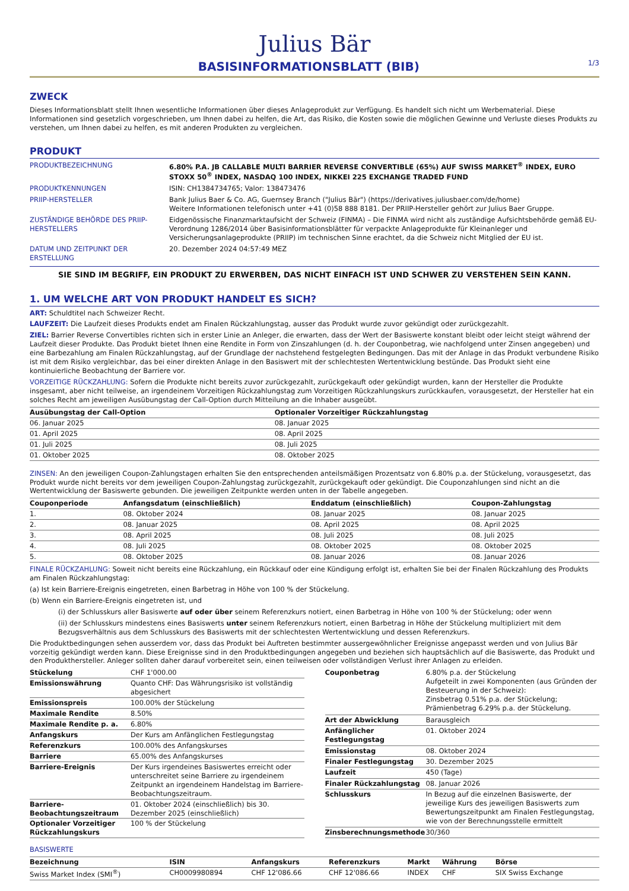Julius Bär
BASISINFORMATIONSBLATT (BIB)
1/3
ZWECK
Dieses Informationsblatt stellt Ihnen wesentliche Informationen über dieses Anlageprodukt zur Verfügung. Es handelt sich nicht um Werbematerial. Diese Informationen sind gesetzlich vorgeschrieben, um Ihnen dabei zu helfen, die Art, das Risiko, die Kosten sowie die möglichen Gewinne und Verluste dieses Produkts zu verstehen, um Ihnen dabei zu helfen, es mit anderen Produkten zu vergleichen.
PRODUKT
| PRODUKTBEZEICHNUNG | 6.80% P.A. JB CALLABLE MULTI BARRIER REVERSE CONVERTIBLE (65%) AUF SWISS MARKET<sup>®</sup> INDEX, EURO STOXX 50<sup>®</sup> INDEX, NASDAQ 100 INDEX, NIKKEI 225 EXCHANGE TRADED FUND |
| PRODUKTKENNUNGEN | ISIN: CH1384734765; Valor: 138473476 |
| PRIIP-HERSTELLER | Bank Julius Baer & Co. AG, Guernsey Branch ("Julius Bär") (https://derivatives.juliusbaer.com/de/home) Weitere Informationen telefonisch unter +41 (0)58 888 8181. Der PRIIP-Hersteller gehört zur Julius Baer Gruppe. |
| ZUSTÄNDIGE BEHÖRDE DES PRIIP-HERSTELLERS | Eidgenössische Finanzmarktaufsicht der Schweiz (FINMA) – Die FINMA wird nicht als zuständige Aufsichtsbehörde gemäß EU-Verordnung 1286/2014 über Basisinformationsblätter für verpackte Anlageprodukte für Kleinanleger und Versicherungsanlageprodukte (PRIIP) im technischen Sinne erachtet, da die Schweiz nicht Mitglied der EU ist. |
| DATUM UND ZEITPUNKT DER ERSTELLUNG | 20. Dezember 2024 04:57:49 MEZ |
SIE SIND IM BEGRIFF, EIN PRODUKT ZU ERWERBEN, DAS NICHT EINFACH IST UND SCHWER ZU VERSTEHEN SEIN KANN.
1. UM WELCHE ART VON PRODUKT HANDELT ES SICH?
ART: Schuldtitel nach Schweizer Recht.
LAUFZEIT: Die Laufzeit dieses Produkts endet am Finalen Rückzahlungstag, ausser das Produkt wurde zuvor gekündigt oder zurückgezahlt.
ZIEL: Barrier Reverse Convertibles richten sich in erster Linie an Anleger, die erwarten, dass der Wert der Basiswerte konstant bleibt oder leicht steigt während der Laufzeit dieser Produkte. Das Produkt bietet Ihnen eine Rendite in Form von Zinszahlungen (d. h. der Couponbetrag, wie nachfolgend unter Zinsen angegeben) und eine Barbezahlung am Finalen Rückzahlungstag, auf der Grundlage der nachstehend festgelegten Bedingungen. Das mit der Anlage in das Produkt verbundene Risiko ist mit dem Risiko vergleichbar, das bei einer direkten Anlage in den Basiswert mit der schlechtesten Wertentwicklung bestünde. Das Produkt sieht eine kontinuierliche Beobachtung der Barriere vor.
VORZEITIGE RÜCKZAHLUNG: Sofern die Produkte nicht bereits zuvor zurückgezahlt, zurückgekauft oder gekündigt wurden, kann der Hersteller die Produkte insgesamt, aber nicht teilweise, an irgendeinem Vorzeitigen Rückzahlungstag zum Vorzeitigen Rückzahlungskurs zurückkaufen, vorausgesetzt, der Hersteller hat ein solches Recht am jeweiligen Ausübungstag der Call-Option durch Mitteilung an die Inhaber ausgeübt.
| Ausübungstag der Call-Option | Optionaler Vorzeitiger Rückzahlungstag |
| --- | --- |
| 06. Januar 2025 | 08. Januar 2025 |
| 01. April 2025 | 08. April 2025 |
| 01. Juli 2025 | 08. Juli 2025 |
| 01. Oktober 2025 | 08. Oktober 2025 |
ZINSEN: An den jeweiligen Coupon-Zahlungstagen erhalten Sie den entsprechenden anteilsmäßigen Prozentsatz von 6.80% p.a. der Stückelung, vorausgesetzt, das Produkt wurde nicht bereits vor dem jeweiligen Coupon-Zahlungstag zurückgezahlt, zurückgekauft oder gekündigt. Die Couponzahlungen sind nicht an die Wertentwicklung der Basiswerte gebunden. Die jeweiligen Zeitpunkte werden unten in der Tabelle angegeben.
| Couponperiode | Anfangsdatum (einschließlich) | Enddatum (einschließlich) | Coupon-Zahlungstag |
| --- | --- | --- | --- |
| 1. | 08. Oktober 2024 | 08. Januar 2025 | 08. Januar 2025 |
| 2. | 08. Januar 2025 | 08. April 2025 | 08. April 2025 |
| 3. | 08. April 2025 | 08. Juli 2025 | 08. Juli 2025 |
| 4. | 08. Juli 2025 | 08. Oktober 2025 | 08. Oktober 2025 |
| 5. | 08. Oktober 2025 | 08. Januar 2026 | 08. Januar 2026 |
FINALE RÜCKZAHLUNG: Soweit nicht bereits eine Rückzahlung, ein Rückkauf oder eine Kündigung erfolgt ist, erhalten Sie bei der Finalen Rückzahlung des Produkts am Finalen Rückzahlungstag:
(a) Ist kein Barriere-Ereignis eingetreten, einen Barbetrag in Höhe von 100 % der Stückelung.
(b) Wenn ein Barriere-Ereignis eingetreten ist, und
(i) der Schlusskurs aller Basiswerte auf oder über seinem Referenzkurs notiert, einen Barbetrag in Höhe von 100 % der Stückelung; oder wenn
(ii) der Schlusskurs mindestens eines Basiswerts unter seinem Referenzkurs notiert, einen Barbetrag in Höhe der Stückelung multipliziert mit dem Bezugsverhältnis aus dem Schlusskurs des Basiswerts mit der schlechtesten Wertentwicklung und dessen Referenzkurs.
Die Produktbedingungen sehen ausserdem vor, dass das Produkt bei Auftreten bestimmter aussergewöhnlicher Ereignisse angepasst werden und von Julius Bär vorzeitig gekündigt werden kann. Diese Ereignisse sind in den Produktbedingungen angegeben und beziehen sich hauptsächlich auf die Basiswerte, das Produkt und den Produkthersteller. Anleger sollten daher darauf vorbereitet sein, einen teilweisen oder vollständigen Verlust ihrer Anlagen zu erleiden.
| Stückelung | CHF 1'000.00 |
| Emissionswährung | Quanto CHF: Das Währungsrisiko ist vollständig abgesichert |
| Emissionspreis | 100.00% der Stückelung |
| Maximale Rendite | 8.50% |
| Maximale Rendite p. a. | 6.80% |
| Anfangskurs | Der Kurs am Anfänglichen Festlegungstag |
| Referenzkurs | 100.00% des Anfangskurses |
| Barriere | 65.00% des Anfangskurses |
| Barriere-Ereignis | Der Kurs irgendeines Basiswertes erreicht oder unterschreitet seine Barriere zu irgendeinem Zeitpunkt an irgendeinem Handelstag im Barriere-Beobachtungszeitraum. |
| Barriere-Beobachtungszeitraum | 01. Oktober 2024 (einschließlich) bis 30. Dezember 2025 (einschließlich) |
| Optionaler Vorzeitiger Rückzahlungskurs | 100 % der Stückelung |
| Couponbetrag | 6.80% p.a. der Stückelung Aufgeteilt in zwei Komponenten (aus Gründen der Besteuerung in der Schweiz): Zinsbetrag 0.51% p.a. der Stückelung; Prämienbetrag 6.29% p.a. der Stückelung. |
| Art der Abwicklung | Barausgleich |
| Anfänglicher Festlegungstag | 01. Oktober 2024 |
| Emissionstag | 08. Oktober 2024 |
| Finaler Festlegungstag | 30. Dezember 2025 |
| Laufzeit | 450 (Tage) |
| Finaler Rückzahlungstag | 08. Januar 2026 |
| Schlusskurs | In Bezug auf die einzelnen Basiswerte, der jeweilige Kurs des jeweiligen Basiswerts zum Bewertungszeitpunkt am Finalen Festlegungstag, wie von der Berechnungsstelle ermittelt |
| Zinsberechnungsmethode | 30/360 |
BASISWERTE
| Bezeichnung | ISIN | Anfangskurs | Referenzkurs | Markt | Währung | Börse |
| --- | --- | --- | --- | --- | --- | --- |
| Swiss Market Index (SMI<sup>®</sup>) | CH0009980894 | CHF 12'086.66 | CHF 12'086.66 | INDEX | CHF | SIX Swiss Exchange |